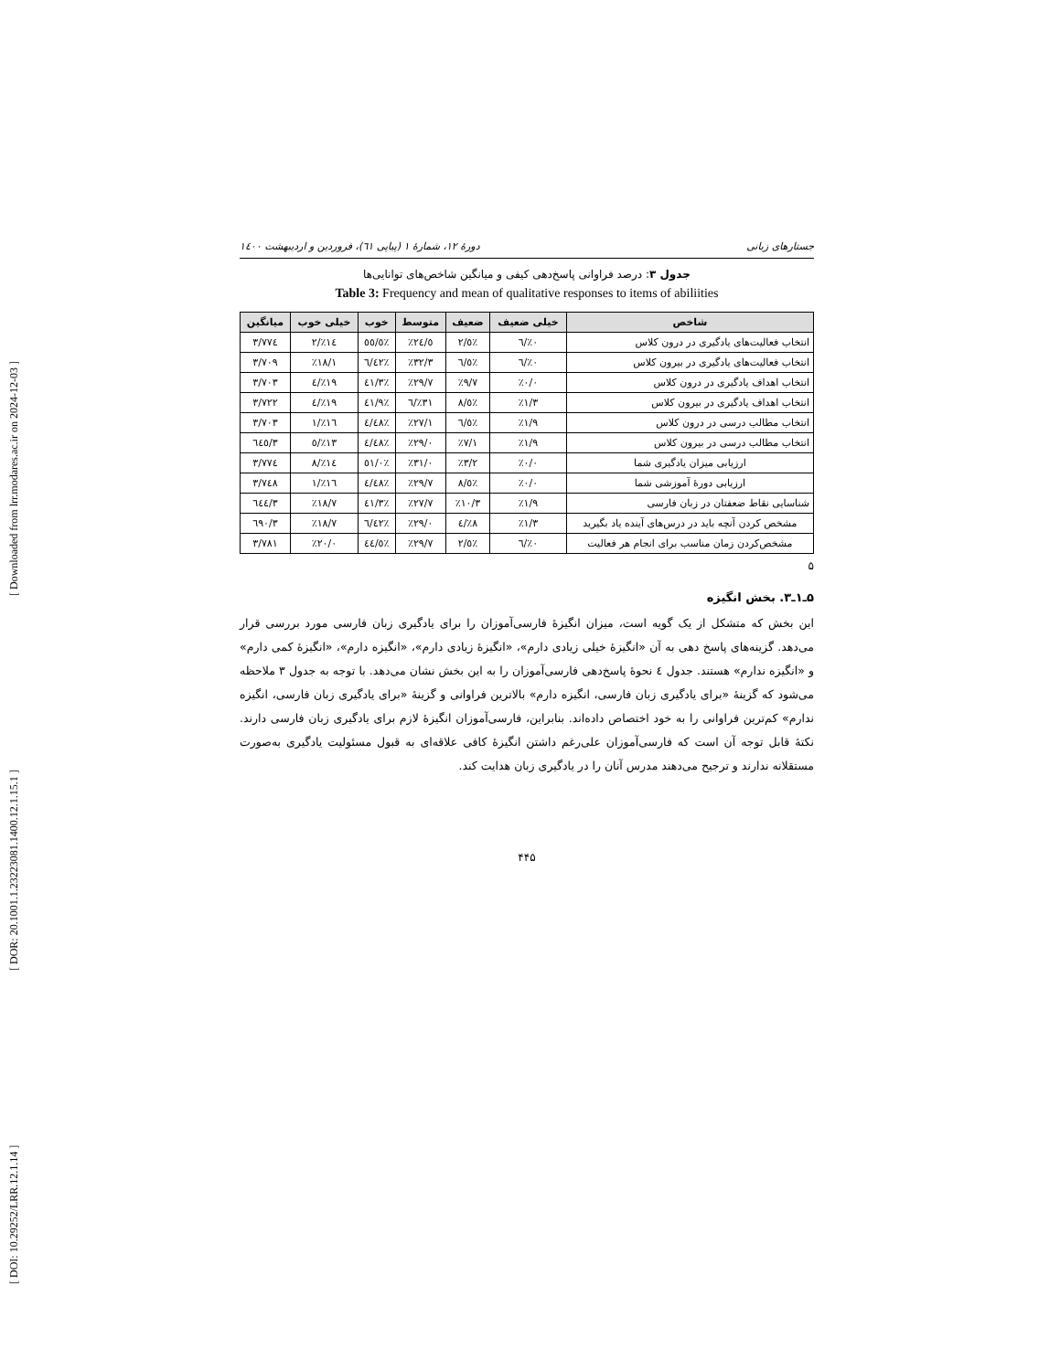[ DOI: 10.29252/LRR.12.1.14 ] [ DOR: 20.1001.1.23223081.1400.12.1.15.1 ] [ Downloaded from lrr.modares.ac.ir on 2024-12-03 ]
جستارهای زبانی دورهٔ ۱۲، شمارهٔ ۱ (پیاپی ٦۱)، فروردین و اردیبهشت ۱٤۰۰
جدول ۳: درصد فراوانی پاسخ‌دهی کیفی و میانگین شاخص‌های توانایی‌ها
Table 3: Frequency and mean of qualitative responses to items of abiliities
| شاخص | خیلی ضعیف | ضعیف | متوسط | خوب | خیلی خوب | میانگین |
| --- | --- | --- | --- | --- | --- | --- |
| انتخاب فعالیت‌های یادگیری در درون کلاس | ٪۰/٦ | ٪٥/۲ | ٪۲٤/٥ | ٪٥٥/٥ | ٪۱٤/۲ | ۳/۷۷٤ |
| انتخاب فعالیت‌های یادگیری در بیرون کلاس | ٪۰/٦ | ٪٦/٥ | ٪۳۲/۳ | ٪٤۲/٦ | ٪۱۸/۱ | ۳/۷۰۹ |
| انتخاب اهداف یادگیری در درون کلاس | ٪۰/۰ | ٪۹/۷ | ٪۲۹/۷ | ٪٤۱/۳ | ٪۱۹/٤ | ۳/۷۰۳ |
| انتخاب اهداف یادگیری در بیرون کلاس | ٪۱/۳ | ٪٥/۸ | ٪۳۱/٦ | ٪٤۱/۹ | ٪۱۹/٤ | ۳/۷۲۲ |
| انتخاب مطالب درسی در درون کلاس | ٪۱/۹ | ٪٦/٥ | ٪۲۷/۱ | ٪٤۸/٤ | ٪۱٦/۱ | ۳/۷۰۳ |
| انتخاب مطالب درسی در بیرون کلاس | ٪۱/۹ | ٪۷/۱ | ٪۲۹/۰ | ٪٤۸/٤ | ٪۱۳/٥ | ۳/٦٤٥ |
| ارزیابی میزان یادگیری شما | ٪۰/۰ | ٪۳/۲ | ٪۳۱/۰ | ٪٥۱/۰ | ٪۱٤/۸ | ۳/۷۷٤ |
| ارزیابی دورهٔ آموزشی شما | ٪۰/۰ | ٪٥/۸ | ٪۲۹/۷ | ٪٤۸/٤ | ٪۱٦/۱ | ۳/۷٤۸ |
| شناسایی نقاط ضعفتان در زبان فارسی | ٪۱/۹ | ٪۱۰/۳ | ٪۲۷/۷ | ٪٤۱/۳ | ٪۱۸/۷ | ۳/٦٤٤ |
| مشخص کردن آنچه باید در درس‌های آینده یاد بگیرید | ٪۱/۳ | ٪۸/٤ | ٪۲۹/۰ | ٪٤۲/٦ | ٪۱۸/۷ | ۳/٦۹۰ |
| مشخص‌کردن زمان مناسب برای انجام هر فعالیت | ٪۰/٦ | ٪٥/۲ | ٪۲۹/۷ | ٪٤٤/٥ | ٪۲۰/۰ | ۳/۷۸۱ |
۵
۵ـ۱ـ۳. بخش انگیزه
این بخش که متشکل از یک گویه است، میزان انگیزهٔ فارسی‌آموزان را برای یادگیری زبان فارسی مورد بررسی قرار می‌دهد. گزینه‌های پاسخ دهی به آن «انگیزهٔ خیلی زیادی دارم»، «انگیزهٔ زیادی دارم»، «انگیزه دارم»، «انگیزهٔ کمی دارم» و «انگیزه ندارم» هستند. جدول ٤ نحوهٔ پاسخ‌دهی فارسی‌آموزان را به این بخش نشان می‌دهد. با توجه به جدول ۳ ملاحظه می‌شود که گزینهٔ «برای یادگیری زبان فارسی، انگیزه دارم» بالاترین فراوانی و گزینهٔ «برای یادگیری زبان فارسی، انگیزه ندارم» کم‌ترین فراوانی را به خود اختصاص داده‌اند. بنابراین، فارسی‌آموزان انگیزهٔ لازم برای یادگیری زبان فارسی دارند. نکتهٔ قابل توجه آن است که فارسی‌آموزان علی‌رغم داشتن انگیزهٔ کافی علاقه‌ای به قبول مسئولیت یادگیری به‌صورت مستقلانه ندارند و ترجیح می‌دهند مدرس آنان را در یادگیری زبان هدایت کند.
۴۴۵